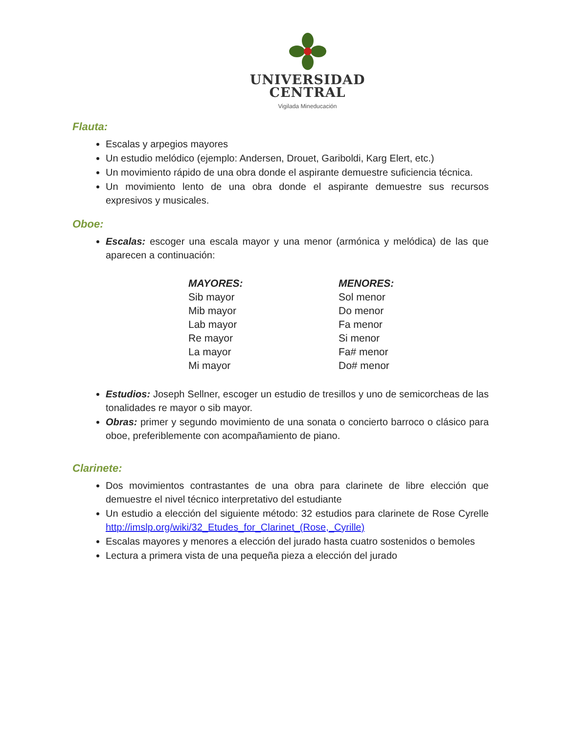UNIVERSIDAD
CENTRAL
Vigilada Mineducación
Flauta:
Escalas y arpegios mayores
Un estudio melódico (ejemplo: Andersen, Drouet, Gariboldi, Karg Elert, etc.)
Un movimiento rápido de una obra donde el aspirante demuestre suficiencia técnica.
Un movimiento lento de una obra donde el aspirante demuestre sus recursos expresivos y musicales.
Oboe:
Escalas: escoger una escala mayor y una menor (armónica y melódica) de las que aparecen a continuación:
| MAYORES: | MENORES: |
| --- | --- |
| Sib mayor | Sol menor |
| Mib mayor | Do menor |
| Lab mayor | Fa menor |
| Re mayor | Si menor |
| La mayor | Fa# menor |
| Mi mayor | Do# menor |
Estudios: Joseph Sellner, escoger un estudio de tresillos y uno de semicorcheas de las tonalidades re mayor o sib mayor.
Obras: primer y segundo movimiento de una sonata o concierto barroco o clásico para oboe, preferiblemente con acompañamiento de piano.
Clarinete:
Dos movimientos contrastantes de una obra para clarinete de libre elección que demuestre el nivel técnico interpretativo del estudiante
Un estudio a elección del siguiente método: 32 estudios para clarinete de Rose Cyrelle http://imslp.org/wiki/32_Etudes_for_Clarinet_(Rose,_Cyrille)
Escalas mayores y menores a elección del jurado hasta cuatro sostenidos o bemoles
Lectura a primera vista de una pequeña pieza a elección del jurado